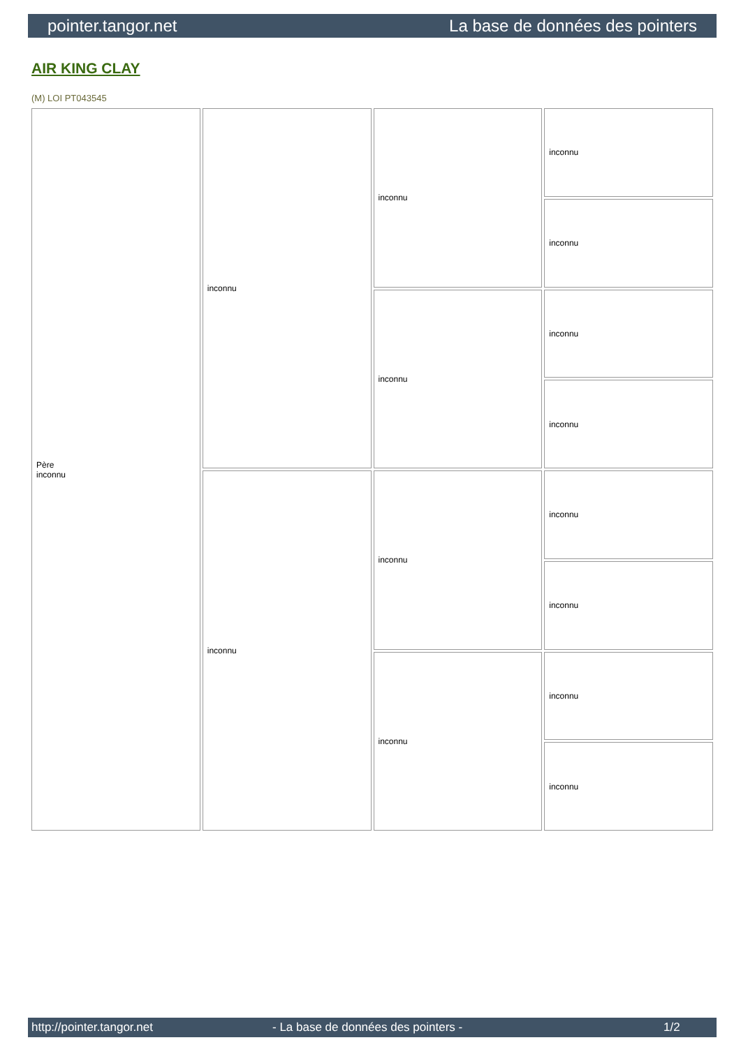pointer.tangor.net La base de données des pointers
AIR KING CLAY
(M) LOI PT043545
| Père inconnu | inconnu | inconnu | inconnu |
| | | | inconnu |
| | | inconnu | inconnu |
| | | | inconnu |
| | inconnu | inconnu | inconnu |
| | | | inconnu |
| | | inconnu | inconnu |
| | | | inconnu |
http://pointer.tangor.net - La base de données des pointers - 1/2